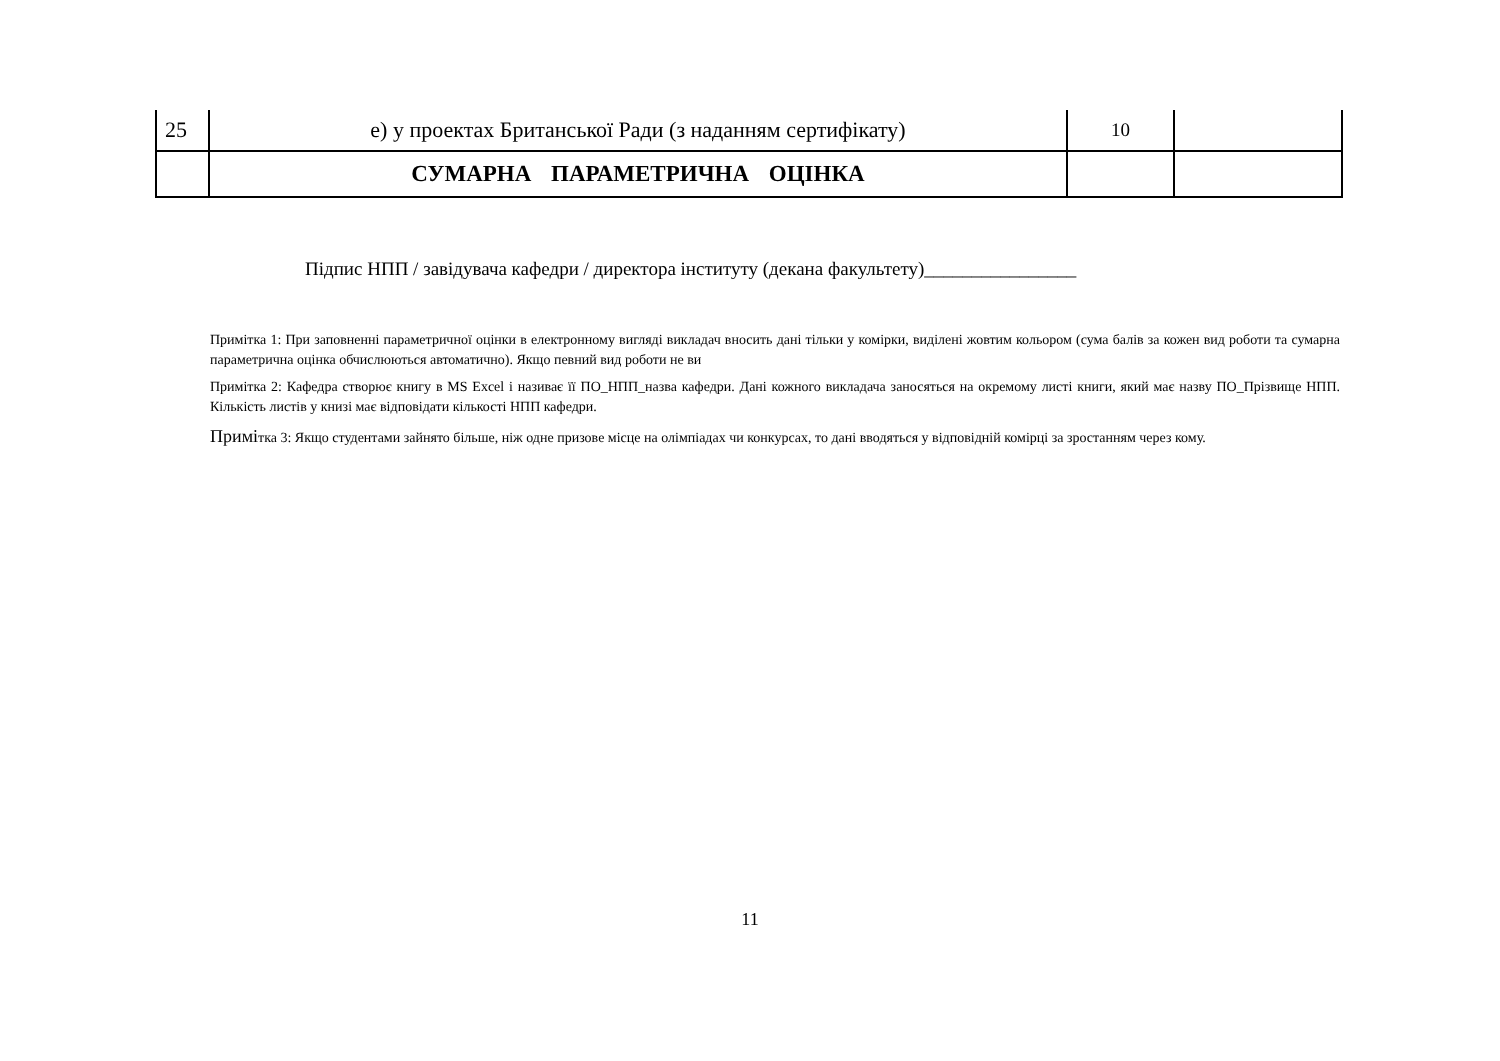| 25 | е) у проектах Британської Ради (з наданням сертифікату) | 10 | |
| | СУМАРНА ПАРАМЕТРИЧНА ОЦІНКА | | |
Підпис НПП / завідувача кафедри / директора інституту (декана факультету)________________
Примітка 1: При заповненні параметричної оцінки в електронному вигляді викладач вносить дані тільки у комірки, виділені жовтим кольором (сума балів за кожен вид роботи та сумарна параметрична оцінка обчислюються автоматично). Якщо певний вид роботи не ви
Примітка 2: Кафедра створює книгу в MS Excel і називає її ПО_НПП_назва кафедри. Дані кожного викладача заносяться на окремому листі книги, який має назву ПО_Прізвище НПП. Кількість листів у книзі має відповідати кількості НПП кафедри.
Примітка 3: Якщо студентами зайнято більше, ніж одне призове місце на олімпіадах чи конкурсах, то дані вводяться у відповідній комірці за зростанням через кому.
11